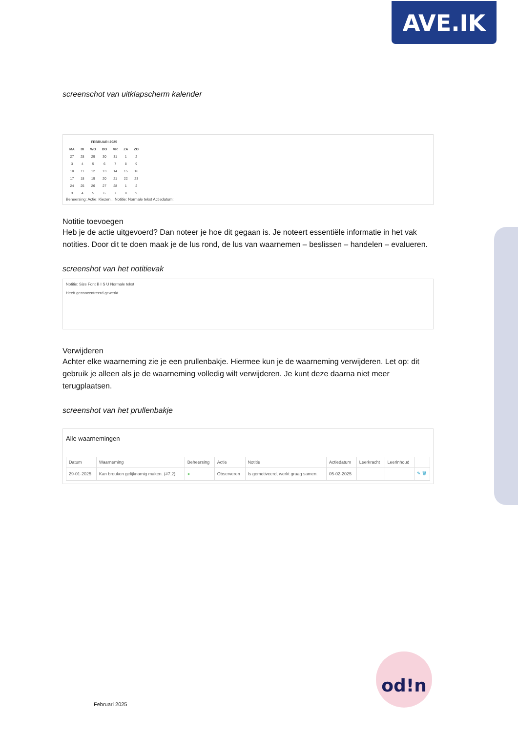AVE.IK
screenschot van uitklapscherm kalender
| FEBRUARI 2025 | | | | | | |
| --- | --- | --- | --- | --- | --- | --- |
| MA | DI | WO | DO | VR | ZA | ZO |
| 27 | 28 | 29 | 30 | 31 | 1 | 2 |
| 3 | 4 | 5 | 6 | 7 | 8 | 9 |
| 10 | 11 | 12 | 13 | 14 | 15 | 16 |
| 17 | 18 | 19 | 20 | 21 | 22 | 23 |
| 24 | 25 | 26 | 27 | 28 | 1 | 2 |
| 3 | 4 | 5 | 6 | 7 | 8 | 9 |
Beheersing: Actie: Kiezen... Notitie: Normale tekst Actiedatum:
Notitie toevoegen
Heb je de actie uitgevoerd? Dan noteer je hoe dit gegaan is. Je noteert essentiële informatie in het vak notities. Door dit te doen maak je de lus rond, de lus van waarnemen – beslissen – handelen – evalueren.
screenshot van het notitievak
Notitie: Size Font B I S U Normale tekst
Heeft geconcentreerd gewerkt
Verwijderen
Achter elke waarneming zie je een prullenbakje. Hiermee kun je de waarneming verwijderen. Let op: dit gebruik je alleen als je de waarneming volledig wilt verwijderen. Je kunt deze daarna niet meer terugplaatsen.
screenshot van het prullenbakje
Alle waarnemingen
| Datum | Waarneming | Beheersing | Actie | Notitie | Actiedatum | Leerkracht | Leerinhoud | |
| --- | --- | --- | --- | --- | --- | --- | --- | --- |
| 29-01-2025 | Kan breuken gelijknamig maken. (#7.2) | ● | Observeren | Is gemotiveerd, werkt graag samen. | 05-02-2025 | | | ✎ 🗑 |
od!n
Februari 2025